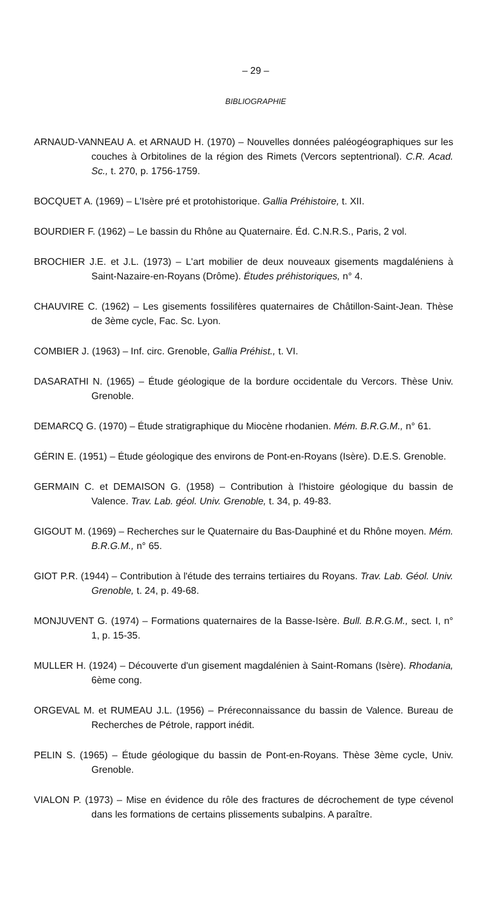– 29 –
BIBLIOGRAPHIE
ARNAUD-VANNEAU A. et ARNAUD H. (1970) – Nouvelles données paléogéographiques sur les couches à Orbitolines de la région des Rimets (Vercors septentrional). C.R. Acad. Sc., t. 270, p. 1756-1759.
BOCQUET A. (1969) – L'Isère pré et protohistorique. Gallia Préhistoire, t. XII.
BOURDIER F. (1962) – Le bassin du Rhône au Quaternaire. Éd. C.N.R.S., Paris, 2 vol.
BROCHIER J.E. et J.L. (1973) – L'art mobilier de deux nouveaux gisements magdaléniens à Saint-Nazaire-en-Royans (Drôme). Études préhistoriques, n° 4.
CHAUVIRE C. (1962) – Les gisements fossilifères quaternaires de Châtillon-Saint-Jean. Thèse de 3ème cycle, Fac. Sc. Lyon.
COMBIER J. (1963) – Inf. circ. Grenoble, Gallia Préhist., t. VI.
DASARATHI N. (1965) – Étude géologique de la bordure occidentale du Vercors. Thèse Univ. Grenoble.
DEMARCQ G. (1970) – Étude stratigraphique du Miocène rhodanien. Mém. B.R.G.M., n° 61.
GÉRIN E. (1951) – Étude géologique des environs de Pont-en-Royans (Isère). D.E.S. Grenoble.
GERMAIN C. et DEMAISON G. (1958) – Contribution à l'histoire géologique du bassin de Valence. Trav. Lab. géol. Univ. Grenoble, t. 34, p. 49-83.
GIGOUT M. (1969) – Recherches sur le Quaternaire du Bas-Dauphiné et du Rhône moyen. Mém. B.R.G.M., n° 65.
GIOT P.R. (1944) – Contribution à l'étude des terrains tertiaires du Royans. Trav. Lab. Géol. Univ. Grenoble, t. 24, p. 49-68.
MONJUVENT G. (1974) – Formations quaternaires de la Basse-Isère. Bull. B.R.G.M., sect. I, n° 1, p. 15-35.
MULLER H. (1924) – Découverte d'un gisement magdalénien à Saint-Romans (Isère). Rhodania, 6ème cong.
ORGEVAL M. et RUMEAU J.L. (1956) – Préreconnaissance du bassin de Valence. Bureau de Recherches de Pétrole, rapport inédit.
PELIN S. (1965) – Étude géologique du bassin de Pont-en-Royans. Thèse 3ème cycle, Univ. Grenoble.
VIALON P. (1973) – Mise en évidence du rôle des fractures de décrochement de type cévenol dans les formations de certains plissements subalpins. A paraître.